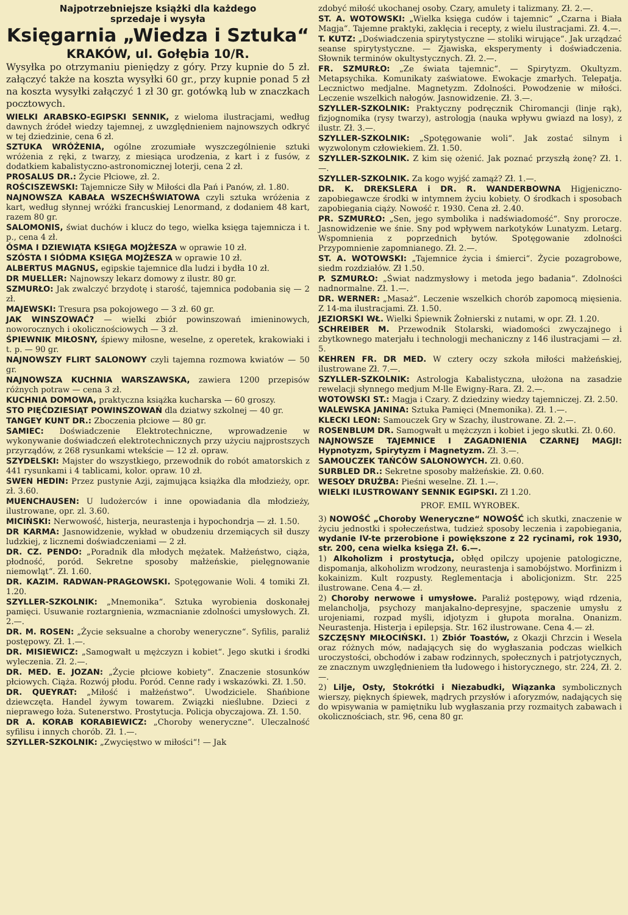Najpotrzebniejsze książki dla każdego
sprzedaje i wysyła
Księgarnia „Wiedza i Sztuka“
KRAKÓW, ul. Gołębia 10/R.
Wysyłka po otrzymaniu pieniędzy z góry. Przy kupnie do 5 zł. załączyć także na koszta wysyłki 60 gr., przy kupnie ponad 5 zł na koszta wysyłki załączyć 1 zł 30 gr. gotówką lub w znaczkach pocztowych.
WIELKI ARABSKO-EGIPSKI SENNIK, z wieloma ilustracjami, według dawnych źródeł wiedzy tajemnej, z uwzględnieniem najnowszych odkryć w tej dziedzinie, cena 6 zł.
SZTUKA WRÓŻENIA, ogólne zrozumiałe wyszczególnienie sztuki wróżenia z ręki, z twarzy, z miesiąca urodzenia, z kart i z fusów, z dodatkiem kabalistyczno-astronomicznej loterji, cena 2 zł.
PROSALUS DR.: Życie Płciowe, zł. 2.
ROŚCISZEWSKI: Tajemnicze Siły w Miłości dla Pań i Panów, zł. 1.80.
NAJNOWSZA KABAŁA WSZECHŚWIATOWA czyli sztuka wróżenia z kart, według słynnej wróżki francuskiej Lenormand, z dodaniem 48 kart, razem 80 gr.
SALOMONIS, świat duchów i klucz do tego, wielka księga tajemnicza i t. p., cena 4 zł.
ÓSMA I DZIEWIĄTA KSIĘGA MOJŻESZA w oprawie 10 zł.
SZÓSTA I SIÓDMA KSIĘGA MOJŻESZA w oprawie 10 zł.
ALBERTUS MAGNUS, egipskie tajemnice dla ludzi i bydła 10 zł.
DR MUELLER: Najnowszy lekarz domowy z ilustr. 80 gr.
SZMURŁO: Jak zwalczyć brzydotę i starość, tajemnica podobania się — 2 zł.
MAJEWSKI: Tresura psa pokojowego — 3 zł. 60 gr.
JAK WINSZOWAĆ? — wielki zbiór powinszowań imieninowych, noworocznych i okolicznościowych — 3 zł.
ŚPIEWNIK MIŁOSNY, śpiewy miłosne, weselne, z operetek, krakowiaki i t. p. — 90 gr.
NAJNOWSZY FLIRT SALONOWY czyli tajemna rozmowa kwiatów — 50 gr.
NAJNOWSZA KUCHNIA WARSZAWSKA, zawiera 1200 przepisów różnych potraw — cena 3 zł.
KUCHNIA DOMOWA, praktyczna książka kucharska — 60 groszy.
STO PIĘĆDZIESIĄT POWINSZOWAŃ dla dziatwy szkolnej — 40 gr.
TANGEY KUNT DR.: Zboczenia płciowe — 80 gr.
SAMIEC: Doświadczenie Elektrotechniczne, wprowadzenie w wykonywanie doświadczeń elektrotechnicznych przy użyciu najprostszych przyrządów, z 268 rysunkami wtekście — 12 zł. opraw.
SZYDELSKI: Majster do wszystkiego, przewodnik do robót amatorskich z 441 rysunkami i 4 tablicami, kolor. opraw. 10 zł.
SWEN HEDIN: Przez pustynie Azji, zajmująca książka dla młodzieży, opr. zł. 3.60.
MUENCHAUSEN: U ludożerców i inne opowiadania dla młodzieży, ilustrowane, opr. zl. 3.60.
MICIŃSKI: Nerwowość, histerja, neurastenja i hypochondrja — zł. 1.50.
DR KARMA: Jasnowidzenie, wykład w obudzeniu drzemiących sił duszy ludzkiej, z licznemi doświadczeniami — 2 zł.
DR. CZ. PENDO: „Poradnik dla młodych mężatek. Małżeństwo, ciąża, płodność, poród. Sekretne sposoby małżeńskie, pielęgnowanie niemowląt“. Zł. 1.60.
DR. KAZIM. RADWAN-PRAGŁOWSKI. Spotęgowanie Woli. 4 tomiki Zł. 1.20.
SZYLLER-SZKOLNIK: „Mnemonika“. Sztuka wyrobienia doskonałej pamięci. Usuwanie roztargnienia, wzmacnianie zdolności umysłowych. Zł. 2.—.
DR. M. ROSEN: „Życie seksualne a choroby weneryczne“. Syfilis, paraliż postępowy. Zł. 1.—.
DR. MISIEWICZ: „Samogwałt u mężczyzn i kobiet“. Jego skutki i środki wyleczenia. Zł. 2.—.
DR. MED. E. JOZAN: „Życie płciowe kobiety“. Znaczenie stosunków płciowych. Ciąża. Rozwój płodu. Poród. Cenne rady i wskazówki. Zł. 1.50.
DR. QUEYRAT: „Miłość i małżeństwo“. Uwodziciele. Shańbione dziewczęta. Handel żywym towarem. Związki nieślubne. Dzieci z nieprawego łoża. Sutenerstwo. Prostytucja. Policja obyczajowa. Zł. 1.50.
DR A. KORAB KORABIEWICZ: „Choroby weneryczne“. Uleczalność syfilisu i innych chorób. Zł. 1.—.
SZYLLER-SZKOLNIK: „Zwycięstwo w miłości“! — Jak
zdobyć miłość ukochanej osoby. Czary, amulety i talizmany. Zł. 2.—.
ST. A. WOTOWSKI: „Wielka księga cudów i tajemnic“ „Czarna i Biała Magja“. Tajemne praktyki, zaklęcia i recepty, z wielu ilustracjami. Zł. 4.—.
T. KUTZ: „Doświadczenia spirytystyczne — stoliki wirujące“. Jak urządzać seanse spirytystyczne. — Zjawiska, eksperymenty i doświadczenia. Słownik terminów okultystycznych. Zł. 2.—.
FR. SZMURŁO: „Ze świata tajemnic“. — Spirytyzm. Okultyzm. Metapsychika. Komunikaty zaświatowe. Ewokacje zmarłych. Telepatja. Lecznictwo medjalne. Magnetyzm. Zdolności. Powodzenie w miłości. Leczenie wszelkich nałogów. Jasnowidzenie. Zł. 3.—.
SZYLLER-SZKOLNIK: Praktyczny podręcznik Chiromancji (linje rąk), fizjognomika (rysy twarzy), astrologja (nauka wpływu gwiazd na losy), z ilustr. Zł. 3.—.
SZYLLER-SZKOLNIK: „Spotęgowanie woli“. Jak zostać silnym i wyzwolonym człowiekiem. Zł. 1.50.
SZYLLER-SZKOLNIK. Z kim się ożenić. Jak poznać przyszłą żonę? Zł. 1.—.
SZYLLER-SZKOLNIK. Za kogo wyjść zamąż? Zł. 1.—.
DR. K. DREKSLERA i DR. R. WANDERBOWNA Higjeniczno-zapobiegawcze środki w intymnem życiu kobiety. O środkach i sposobach zapobiegania ciąży. Nowość r. 1930. Cena zł. 2.40.
PR. SZMURŁO: „Sen, jego symbolika i nadświadomość“. Sny prorocze. Jasnowidzenie we śnie. Sny pod wpływem narkotyków Lunatyzm. Letarg. Wspomnienia z poprzednich bytów. Spotęgowanie zdolności Przypomnienie zapomnianego. Zł. 2.—.
ST. A. WOTOWSKI: „Tajemnice życia i śmierci“. Życie pozagrobowe, siedm rozdziałów. Zł 1.50.
P. SZMURŁO: „Świat nadzmysłowy i metoda jego badania“. Zdolności nadnormalne. Zł. 1.—.
DR. WERNER: „Masaż“. Leczenie wszelkich chorób zapomocą mięsienia. Z 14-ma ilustracjami. Zł. 1.50.
JEZIORSKI WŁ. Wielki Śpiewnik Żołnierski z nutami, w opr. Zł. 1.20.
SCHREIBER M. Przewodnik Stolarski, wiadomości zwyczajnego i zbytkownego materjału i technologji mechaniczny z 146 ilustracjami — zł. 5.
KEHREN FR. DR MED. W cztery oczy szkoła miłości małżeńskiej, ilustrowane Zł. 7.—.
SZYLLER-SZKOLNIK: Astrologja Kabalistyczna, ułożona na zasadzie rewelacji słynnego medjum M-lle Ewigny-Rara. Zł. 2.—.
WOTOWSKI ST.: Magja i Czary. Z dziedziny wiedzy tajemniczej. Zł. 2.50.
WALEWSKA JANINA: Sztuka Pamięci (Mnemonika). Zł. 1.—.
KLECKI LEON: Samouczek Gry w Szachy, ilustrowane. Zł. 2.—.
ROSENBLUM DR. Samogwałt u mężczyzn i kobiet i jego skutki. Zł. 0.60.
NAJNOWSZE TAJEMNICE I ZAGADNIENIA CZARNEJ MAGJI: Hypnotyzm, Spirytyzm i Magnetyzm. Zł. 3.—.
SAMOUCZEK TAŃCÓW SALONOWYCH. Zł. 0.60.
SURBLED DR.: Sekretne sposoby małżeńskie. Zł. 0.60.
WESOŁY DRUŻBA: Pieśni weselne. Zł. 1.—.
WIELKI ILUSTROWANY SENNIK EGIPSKI. Zł 1.20.
PROF. EMIL WYROBEK.
3) NOWOŚĆ „Choroby Weneryczne“ NOWOŚĆ ich skutki, znaczenie w życiu jednostki i społeczeństwa, tudzież sposoby leczenia i zapobiegania, wydanie IV-te przerobione i powiększone z 22 rycinami, rok 1930, str. 200, cena wielka księga Zł. 6.—.
1) Alkoholizm i prostytucja, obłęd opilczy upojenie patologiczne, dispomanja, alkoholizm wrodzony, neurastenja i samobójstwo. Morfinizm i kokainizm. Kult rozpusty. Reglementacja i abolicjonizm. Str. 225 ilustrowane. Cena 4.— zł.
2) Choroby nerwowe i umysłowe. Paraliż postępowy, wiąd rdzenia, melancholja, psychozy manjakalno-depresyjne, spaczenie umysłu z urojeniami, rozpad myśli, idjotyzm i głupota moralna. Onanizm. Neurastenja. Histerja i epilepsja. Str. 162 ilustrowane. Cena 4.— zł.
SZCZĘSNY MIŁOCIŃSKI. 1) Zbiór Toastów, z Okazji Chrzcin i Wesela oraz różnych mów, nadających się do wygłaszania podczas wielkich uroczystości, obchodów i zabaw rodzinnych, społecznych i patrjotycznych, ze znacznym uwzględnieniem tła ludowego i historycznego, str. 224, Zł. 2.—.
2) Lilje, Osty, Stokrótki i Niezabudki, Wiązanka symbolicznych wierszy, pięknych śpiewek, mądrych przysłów i aforyzmów, nadających się do wpisywania w pamiętniku lub wygłaszania przy rozmaitych zabawach i okolicznościach, str. 96, cena 80 gr.